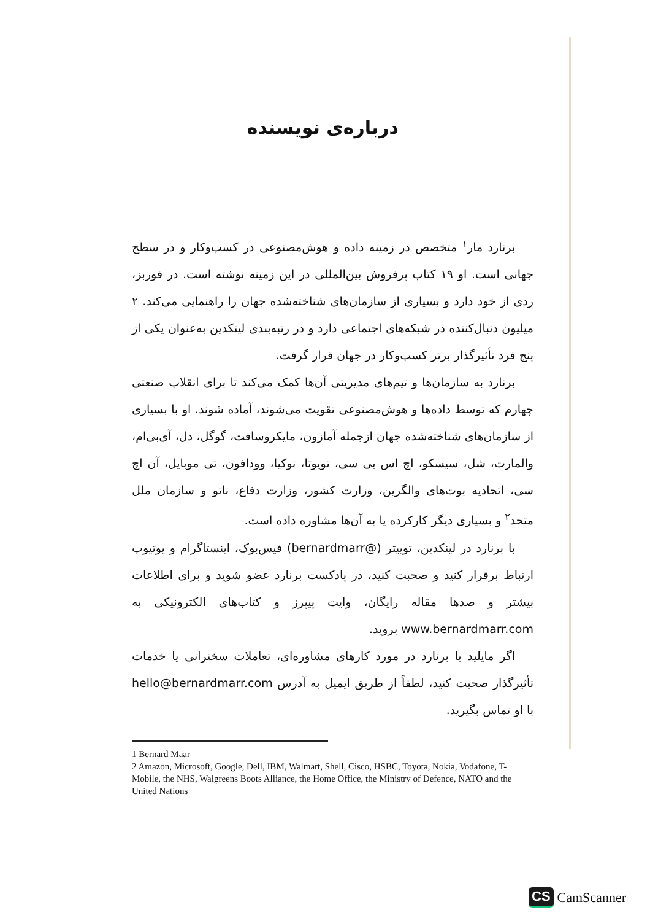درباره‌ی نویسنده
برنارد مار<sup>۱</sup> متخصص در زمینه داده و هوش‌مصنوعی در کسب‌وکار و در سطح جهانی است. او ۱۹ کتاب پرفروش بین‌المللی در این زمینه نوشته است. در فوربز، ردی از خود دارد و بسیاری از سازمان‌های شناخته‌شده جهان را راهنمایی می‌کند. ۲ میلیون دنبال‌کننده در شبکه‌های اجتماعی دارد و در رتبه‌بندی لینکدین به‌عنوان یکی از پنج فرد تأثیرگذار برتر کسب‌وکار در جهان قرار گرفت.
برنارد به سازمان‌ها و تیم‌های مدیریتی آن‌ها کمک می‌کند تا برای انقلاب صنعتی چهارم که توسط داده‌ها و هوش‌مصنوعی تقویت می‌شوند، آماده شوند. او با بسیاری از سازمان‌های شناخته‌شده جهان ازجمله آمازون، مایکروسافت، گوگل، دل، آی‌بی‌ام، والمارت، شل، سیسکو، اچ اس بی سی، تویوتا، نوکیا، وودافون، تی موبایل، آن اچ سی، اتحادیه بوت‌های والگرین، وزارت کشور، وزارت دفاع، ناتو و سازمان ملل متحد<sup>۲</sup> و بسیاری دیگر کارکرده یا به آن‌ها مشاوره داده است.
با برنارد در لینکدین، توییتر (@bernardmarr) فیس‌بوک، اینستاگرام و یوتیوب ارتباط برقرار کنید و صحبت کنید، در پادکست برنارد عضو شوید و برای اطلاعات بیشتر و صدها مقاله رایگان، وایت پیپرز و کتاب‌های الکترونیکی به www.bernardmarr.com بروید.
اگر مایلید با برنارد در مورد کارهای مشاوره‌ای، تعاملات سخنرانی یا خدمات تأثیرگذار صحبت کنید، لطفاً از طریق ایمیل به آدرس hello@bernardmarr.com با او تماس بگیرید.
1 Bernard Maar
2 Amazon, Microsoft, Google, Dell, IBM, Walmart, Shell, Cisco, HSBC, Toyota, Nokia, Vodafone, T-Mobile, the NHS, Walgreens Boots Alliance, the Home Office, the Ministry of Defence, NATO and the United Nations
CS CamScanner